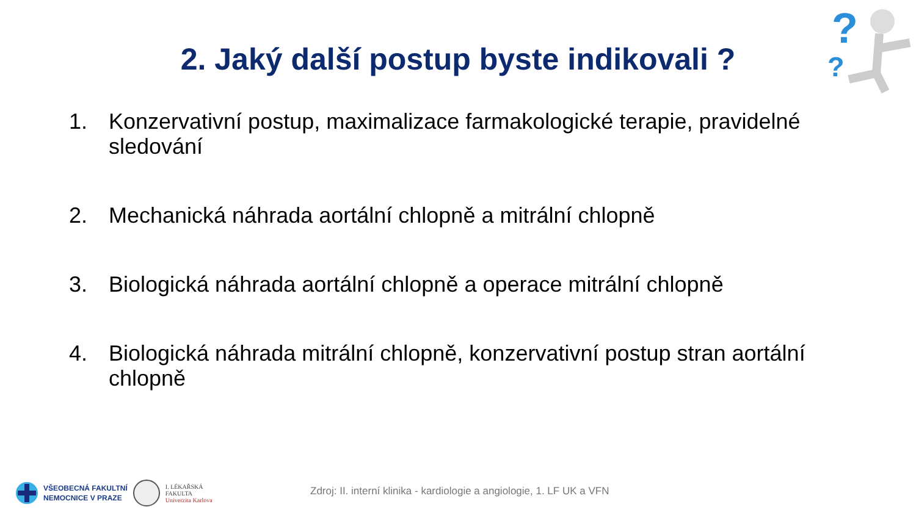2. Jaký další postup byste indikovali ?
?
?
1. Konzervativní postup, maximalizace farmakologické terapie, pravidelné sledování
2. Mechanická náhrada aortální chlopně a mitrální chlopně
3. Biologická náhrada aortální chlopně a operace mitrální chlopně
4. Biologická náhrada mitrální chlopně, konzervativní postup stran aortální chlopně
VŠEOBECNÁ FAKULTNÍ
NEMOCNICE V PRAZE
I. LÉKAŘSKÁ
FAKULTA
Univerzita Karlova
Zdroj: II. interní klinika - kardiologie a angiologie, 1. LF UK a VFN